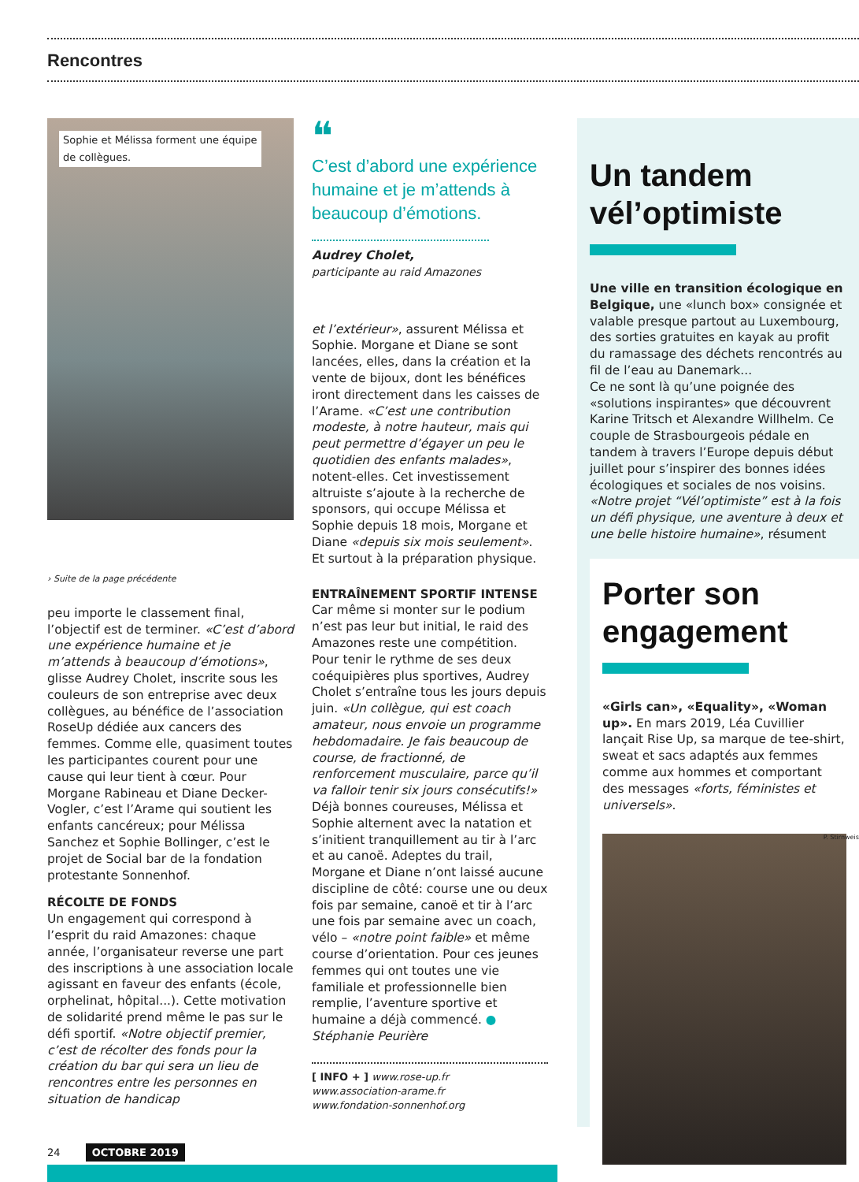Rencontres
Sophie et Mélissa forment une équipe
de collègues.
› Suite de la page précédente
peu importe le classement final, l’objectif est de terminer. «C’est d’abord une expérience humaine et je m’attends à beaucoup d’émotions», glisse Audrey Cholet, inscrite sous les couleurs de son entreprise avec deux collègues, au bénéfice de l’association RoseUp dédiée aux cancers des femmes. Comme elle, quasiment toutes les participantes courent pour une cause qui leur tient à cœur. Pour Morgane Rabineau et Diane Decker-Vogler, c’est l’Arame qui soutient les enfants cancéreux; pour Mélissa Sanchez et Sophie Bollinger, c’est le projet de Social bar de la fondation protestante Sonnenhof.
RÉCOLTE DE FONDS
Un engagement qui correspond à l’esprit du raid Amazones: chaque année, l’organisateur reverse une part des inscriptions à une association locale agissant en faveur des enfants (école, orphelinat, hôpital...). Cette motivation de solidarité prend même le pas sur le défi sportif. «Notre objectif premier, c’est de récolter des fonds pour la création du bar qui sera un lieu de rencontres entre les personnes en situation de handicap
❝
C’est d’abord une expérience humaine et je m’attends à beaucoup d’émotions.
Audrey Cholet,
participante au raid Amazones
et l’extérieur», assurent Mélissa et Sophie. Morgane et Diane se sont lancées, elles, dans la création et la vente de bijoux, dont les bénéfices iront directement dans les caisses de l’Arame. «C’est une contribution modeste, à notre hauteur, mais qui peut permettre d’égayer un peu le quotidien des enfants malades», notent-elles. Cet investissement altruiste s’ajoute à la recherche de sponsors, qui occupe Mélissa et Sophie depuis 18 mois, Morgane et Diane «depuis six mois seulement». Et surtout à la préparation physique.
ENTRAÎNEMENT SPORTIF INTENSE
Car même si monter sur le podium n’est pas leur but initial, le raid des Amazones reste une compétition. Pour tenir le rythme de ses deux coéquipières plus sportives, Audrey Cholet s’entraîne tous les jours depuis juin. «Un collègue, qui est coach amateur, nous envoie un programme hebdomadaire. Je fais beaucoup de course, de fractionné, de renforcement musculaire, parce qu’il va falloir tenir six jours consécutifs!» Déjà bonnes coureuses, Mélissa et Sophie alternent avec la natation et s’initient tranquillement au tir à l’arc et au canoë. Adeptes du trail, Morgane et Diane n’ont laissé aucune discipline de côté: course une ou deux fois par semaine, canoë et tir à l’arc une fois par semaine avec un coach, vélo – «notre point faible» et même course d’orientation. Pour ces jeunes femmes qui ont toutes une vie familiale et professionnelle bien remplie, l’aventure sportive et humaine a déjà commencé. ●
Stéphanie Peurière
[ INFO + ] www.rose-up.fr
www.association-arame.fr
www.fondation-sonnenhof.org
Un tandem vél’optimiste
Une ville en transition écologique en Belgique, une «lunch box» consignée et valable presque partout au Luxembourg, des sorties gratuites en kayak au profit du ramassage des déchets rencontrés au fil de l’eau au Danemark...
Ce ne sont là qu’une poignée des «solutions inspirantes» que découvrent Karine Tritsch et Alexandre Willhelm. Ce couple de Strasbourgeois pédale en tandem à travers l’Europe depuis début juillet pour s’inspirer des bonnes idées écologiques et sociales de nos voisins. «Notre projet “Vél’optimiste” est à la fois un défi physique, une aventure à deux et une belle histoire humaine», résument
Porter son engagement
«Girls can», «Equality», «Woman up». En mars 2019, Léa Cuvillier lançait Rise Up, sa marque de tee-shirt, sweat et sacs adaptés aux femmes comme aux hommes et comportant des messages «forts, féministes et universels».
P. Stirnweiss
24 OCTOBRE 2019